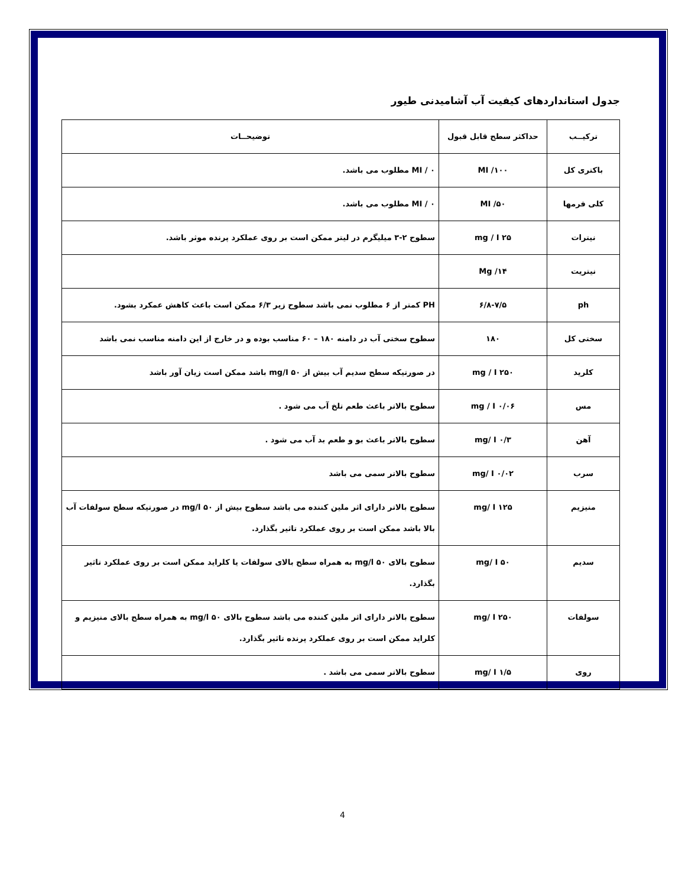جدول استانداردهای کیفیت آب آشامیدنی طیور
| ترکیــب | حداکثر سطح قابل قبول | توضیحــات |
| --- | --- | --- |
| باکتری کل | ۱۰۰/ MI | MI / ۰ مطلوب می باشد. |
| کلی فرمها | ۵۰/ MI | MI / ۰ مطلوب می باشد. |
| نیترات | ۲۵ mg / I | سطوح ۲-۳ میلیگرم در لیتر ممکن است بر روی عملکرد پرنده موثر باشد. |
| نیتریت | ۱۴/ Mg | |
| ph | ۶/۸-۷/۵ | PH کمتر از ۶ مطلوب نمی باشد سطوح زیر ۶/۳ ممکن است باعث کاهش عمکرد بشود. |
| سختی کل | ۱۸۰ | سطوح سختی آب در دامنه ۱۸۰ – ۶۰ مناسب بوده و در خارج از این دامنه مناسب نمی باشد |
| کلرید | ۲۵۰ mg / I | در صورتیکه سطح سدیم آب بیش از mg/I ۵۰ باشد ممکن است زیان آور باشد |
| مس | ۰/۰۶ mg / I | سطوح بالاتر باعث طعم تلخ آب می شود . |
| آهن | ۰/۳ mg/ I | سطوح بالاتر باعث بو و طعم بد آب می شود . |
| سرب | ۰/۰۲ mg/ I | سطوح بالاتر سمی می باشد |
| منیزیم | ۱۲۵ mg/ I | سطوح بالاتر دارای اثر ملین کننده می باشد سطوح بیش از mg/l ۵۰ در صورتیکه سطح سولفات آب بالا باشد ممکن است بر روی عملکرد تاثیر بگذارد. |
| سدیم | ۵۰ mg/ I | سطوح بالای mg/l ۵۰ به همراه سطح بالای سولفات یا کلراید ممکن است بر روی عملکرد تاثیر بگذارد. |
| سولفات | ۲۵۰ mg/ I | سطوح بالاتر دارای اثر ملین کننده می باشد سطوح بالای mg/l ۵۰ به همراه سطح بالای منیزیم و کلراید ممکن است بر روی عملکرد پرنده تاثیر بگذارد. |
| روی | ۱/۵ mg/ I | سطوح بالاتر سمی می باشد . |
4